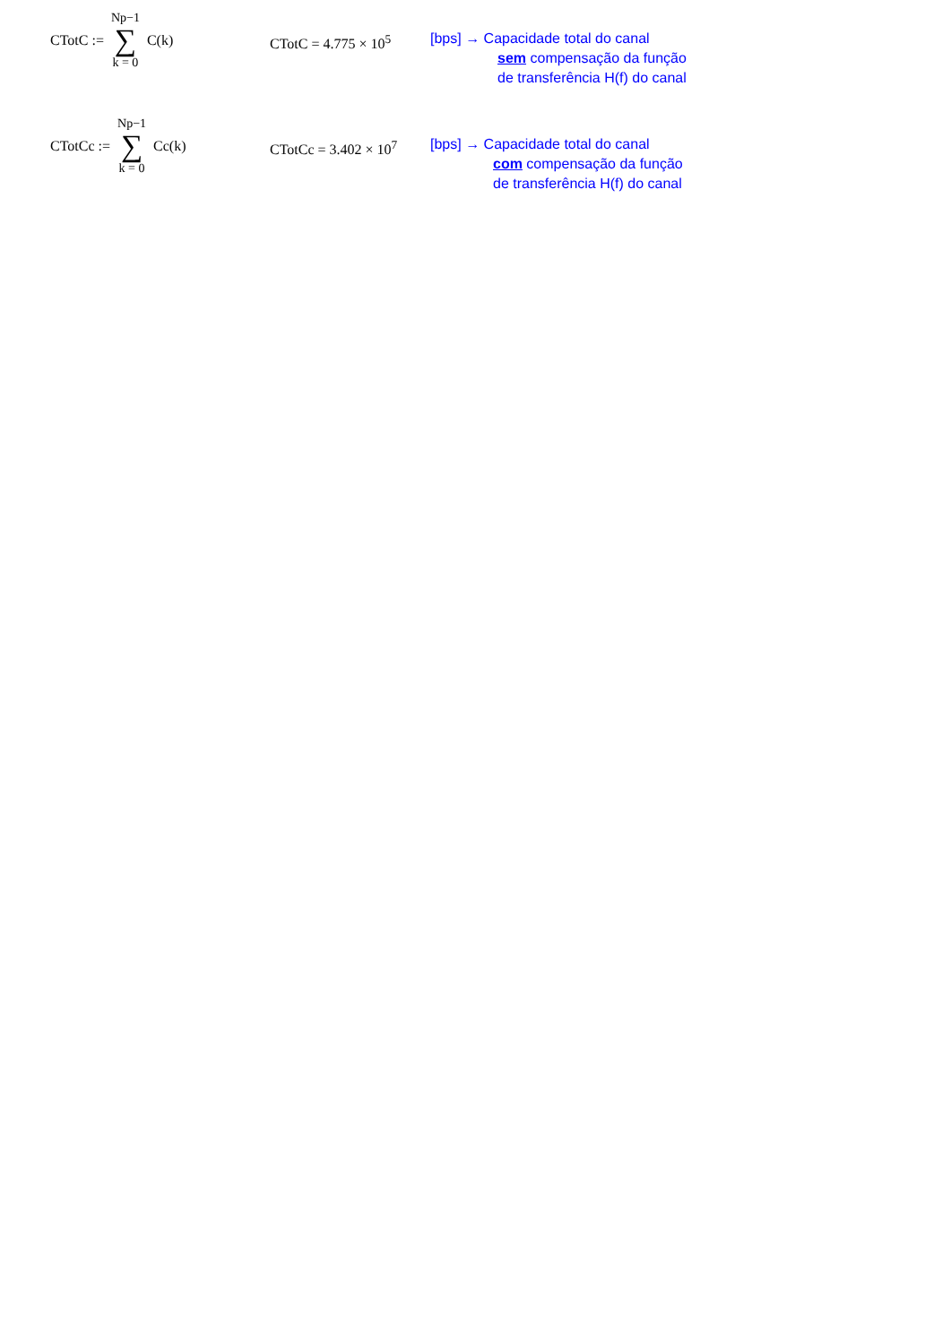CTotC := Np−1 ∑ k = 0 C(k)
CTotC = 4.775 × 10<sup>5</sup>
[bps] → Capacidade total do canal
sem compensação da função
de transferência H(f) do canal
CTotCc := Np−1 ∑ k = 0 Cc(k)
CTotCc = 3.402 × 10<sup>7</sup>
[bps] → Capacidade total do canal
com compensação da função
de transferência H(f) do canal